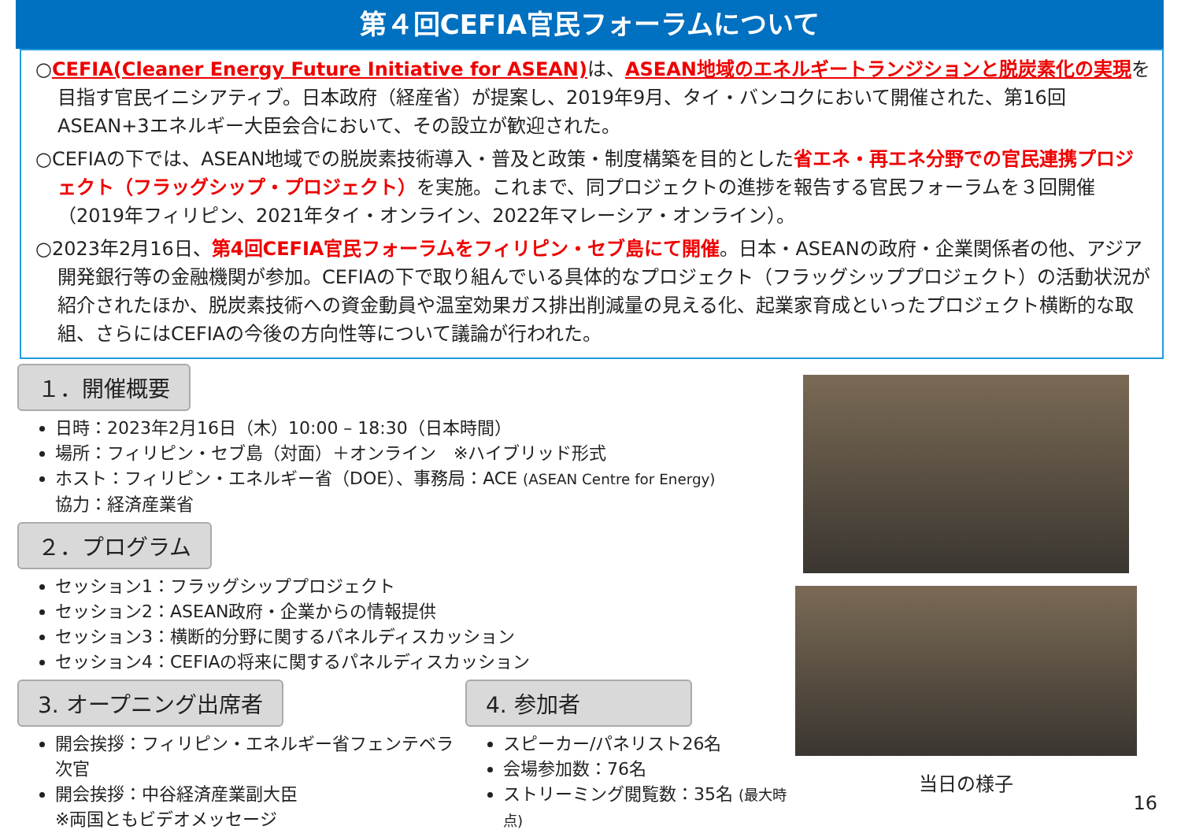第４回CEFIA官民フォーラムについて
○CEFIA(Cleaner Energy Future Initiative for ASEAN) は、ASEAN地域のエネルギートランジションと脱炭素化の実現を目指す官民イニシアティブ。日本政府（経産省）が提案し、2019年9月、タイ・バンコクにおいて開催された、第16回ASEAN+3エネルギー大臣会合において、その設立が歓迎された。
○CEFIAの下では、ASEAN地域での脱炭素技術導入・普及と政策・制度構築を目的とした省エネ・再エネ分野での官民連携プロジェクト（フラッグシップ・プロジェクト）を実施。これまで、同プロジェクトの進捗を報告する官民フォーラムを３回開催（2019年フィリピン、2021年タイ・オンライン、2022年マレーシア・オンライン）。
○2023年2月16日、第4回CEFIA官民フォーラムをフィリピン・セブ島にて開催。日本・ASEANの政府・企業関係者の他、アジア開発銀行等の金融機関が参加。CEFIAの下で取り組んでいる具体的なプロジェクト（フラッグシッププロジェクト）の活動状況が紹介されたほか、脱炭素技術への資金動員や温室効果ガス排出削減量の見える化、起業家育成といったプロジェクト横断的な取組、さらにはCEFIAの今後の方向性等について議論が行われた。
１．開催概要
日時：2023年2月16日（木）10:00 – 18:30（日本時間）
場所：フィリピン・セブ島（対面）＋オンライン　※ハイブリッド形式
ホスト：フィリピン・エネルギー省（DOE）、事務局：ACE (ASEAN Centre for Energy)
協力：経済産業省
２．プログラム
セッション1：フラッグシッププロジェクト
セッション2：ASEAN政府・企業からの情報提供
セッション3：横断的分野に関するパネルディスカッション
セッション4：CEFIAの将来に関するパネルディスカッション
3. オープニング出席者
開会挨拶：フィリピン・エネルギー省フェンテベラ次官
開会挨拶：中谷経済産業副大臣
※両国ともビデオメッセージ
4. 参加者
スピーカー/パネリスト26名
会場参加数：76名
ストリーミング閲覧数：35名 (最大時点)
当日の様子
16